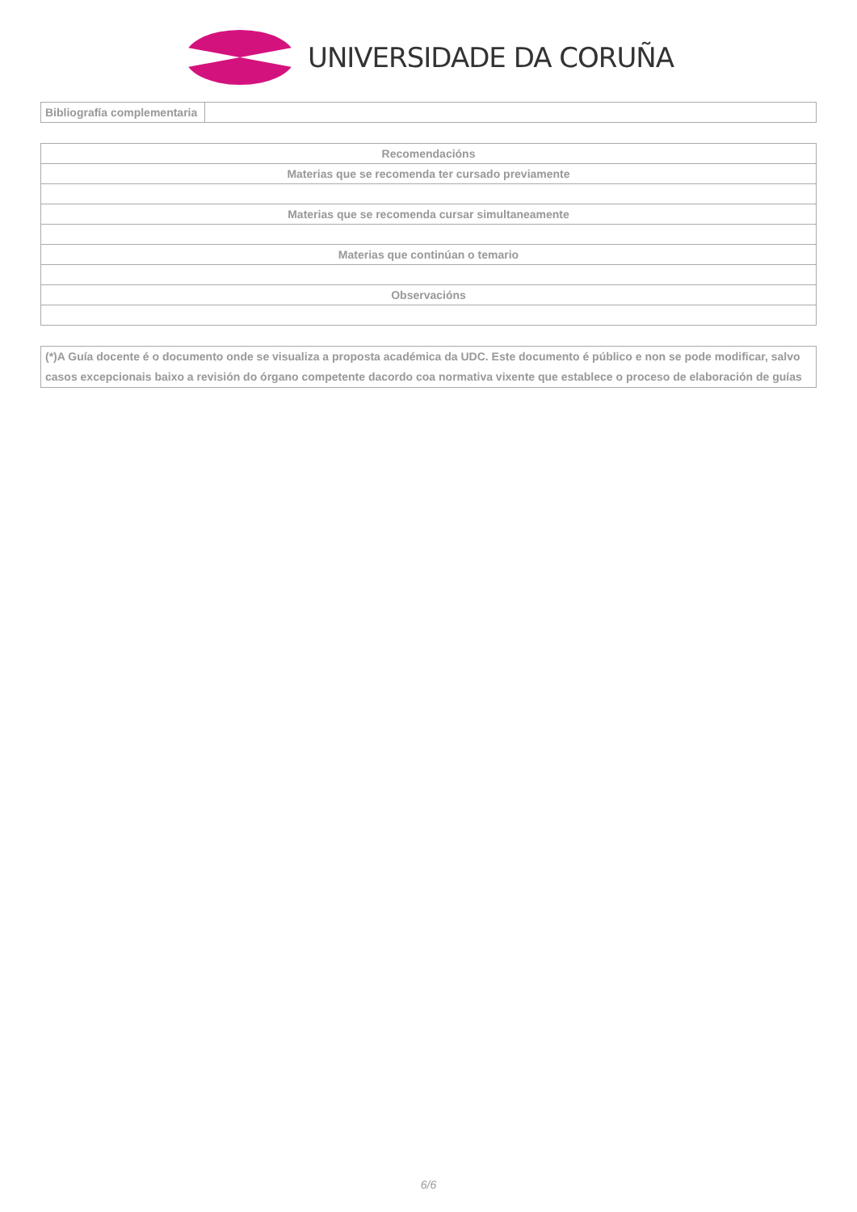UNIVERSIDADE DA CORUÑA
| Bibliografía complementaria | |
| Recomendacións |
| Materias que se recomenda ter cursado previamente |
| Materias que se recomenda cursar simultaneamente |
| Materias que continúan o temario |
| Observacións |
| (*)A Guía docente é o documento onde se visualiza a proposta académica da UDC. Este documento é público e non se pode modificar, salvo casos excepcionais baixo a revisión do órgano competente dacordo coa normativa vixente que establece o proceso de elaboración de guías |
6/6